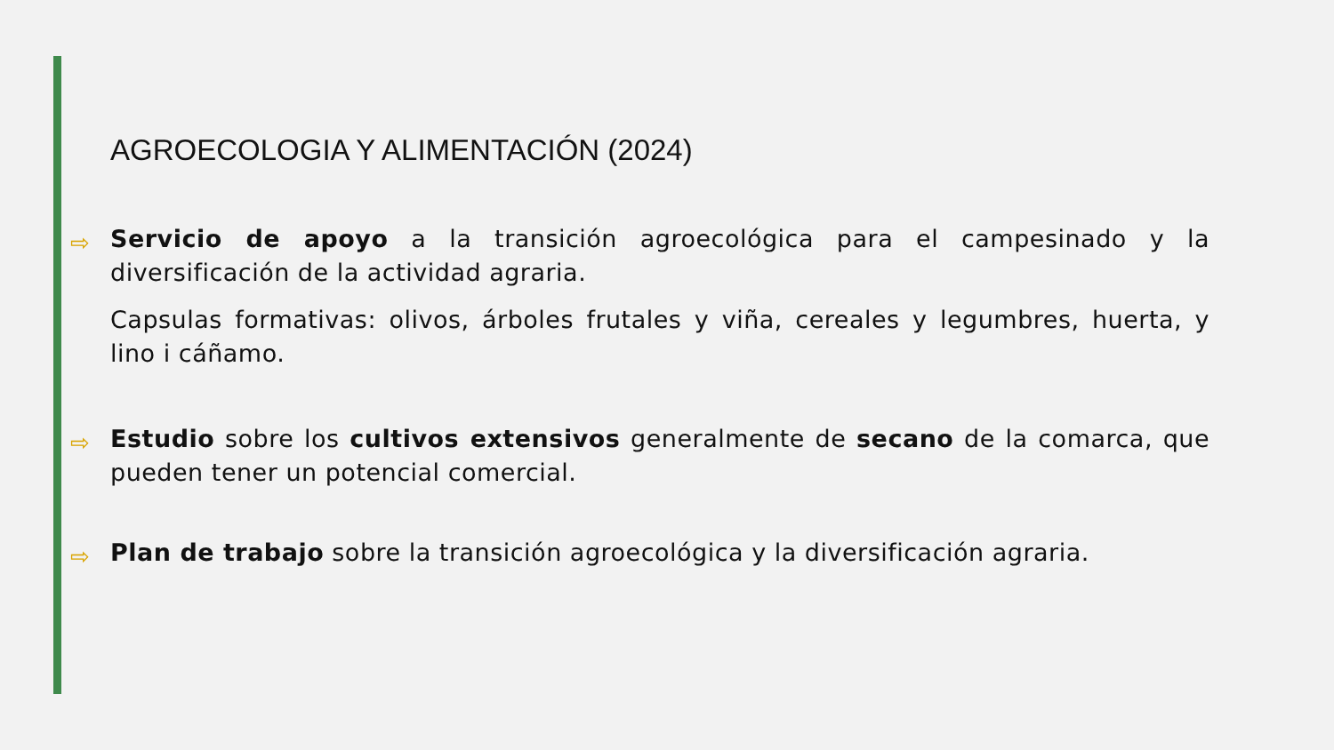AGROECOLOGIA Y ALIMENTACIÓN (2024)
⇨
Servicio de apoyo a la transición agroecológica para el campesinado y la diversificación de la actividad agraria.
Capsulas formativas: olivos, árboles frutales y viña, cereales y legumbres, huerta, y lino i cáñamo.
⇨
Estudio sobre los cultivos extensivos generalmente de secano de la comarca, que pueden tener un potencial comercial.
⇨
Plan de trabajo sobre la transición agroecológica y la diversificación agraria.